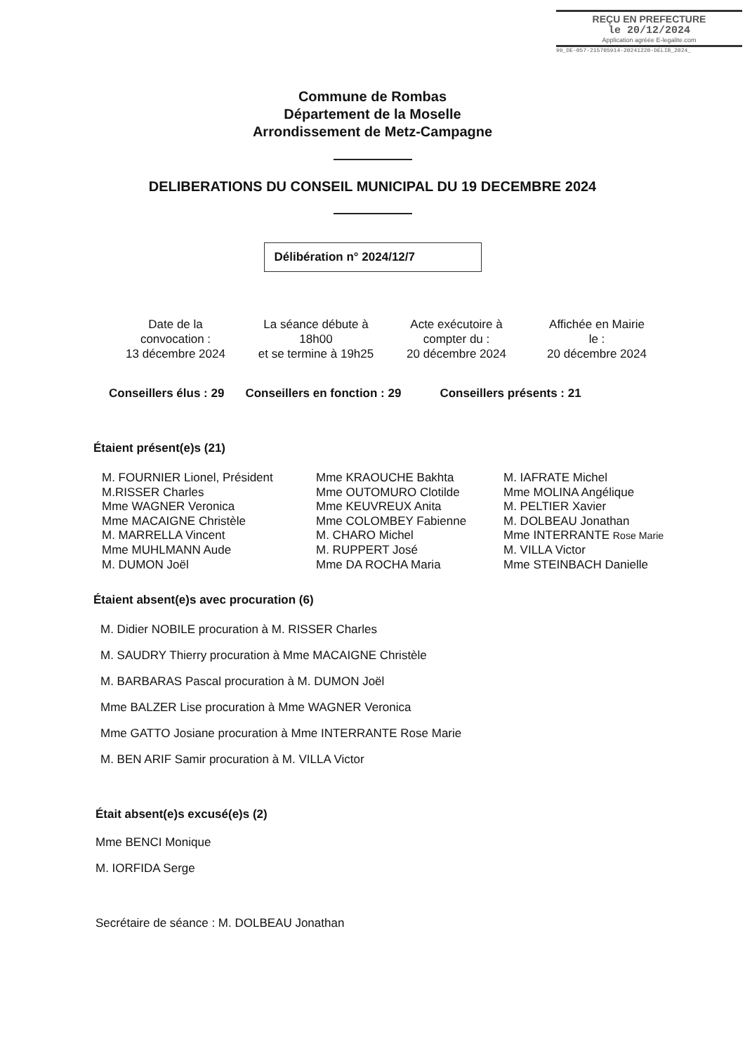REÇU EN PREFECTURE
le 20/12/2024
Application agréée E-legalite.com
99_DE-057-215705914-20241220-DELIB_2024_
Commune de Rombas
Département de la Moselle
Arrondissement de Metz-Campagne
DELIBERATIONS DU CONSEIL MUNICIPAL DU 19 DECEMBRE 2024
Délibération n° 2024/12/7
Date de la
convocation :
13 décembre 2024
La séance débute à
18h00
et se termine à 19h25
Acte exécutoire à
compter du :
20 décembre 2024
Affichée en Mairie
le :
20 décembre 2024
Conseillers élus : 29 Conseillers en fonction : 29 Conseillers présents : 21
Étaient présent(e)s (21)
M. FOURNIER Lionel, Président
M.RISSER Charles
Mme WAGNER Veronica
Mme MACAIGNE Christèle
M. MARRELLA Vincent
Mme MUHLMANN Aude
M. DUMON Joël
Mme KRAOUCHE Bakhta
Mme OUTOMURO Clotilde
Mme KEUVREUX Anita
Mme COLOMBEY Fabienne
M. CHARO Michel
M. RUPPERT José
Mme DA ROCHA Maria
M. IAFRATE Michel
Mme MOLINA Angélique
M. PELTIER Xavier
M. DOLBEAU Jonathan
Mme INTERRANTE Rose Marie
M. VILLA Victor
Mme STEINBACH Danielle
Étaient absent(e)s avec procuration (6)
M. Didier NOBILE procuration à M. RISSER Charles
M. SAUDRY Thierry procuration à Mme MACAIGNE Christèle
M. BARBARAS Pascal procuration à M. DUMON Joël
Mme BALZER Lise procuration à Mme WAGNER Veronica
Mme GATTO Josiane procuration à Mme INTERRANTE Rose Marie
M. BEN ARIF Samir procuration à M. VILLA Victor
Était absent(e)s excusé(e)s (2)
Mme BENCI Monique
M. IORFIDA Serge
Secrétaire de séance : M. DOLBEAU Jonathan